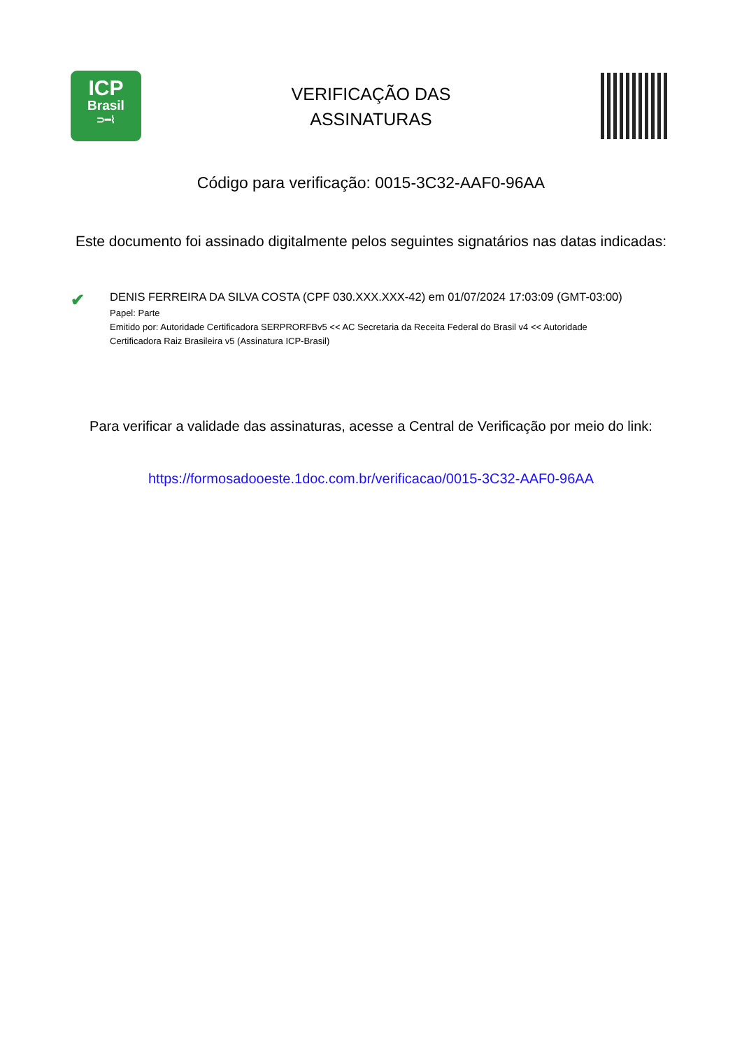ICP
Brasil
⊃━⌇
VERIFICAÇÃO DAS
ASSINATURAS
Código para verificação: 0015-3C32-AAF0-96AA
Este documento foi assinado digitalmente pelos seguintes signatários nas datas indicadas:
✔
DENIS FERREIRA DA SILVA COSTA (CPF 030.XXX.XXX-42) em 01/07/2024 17:03:09 (GMT-03:00)
Papel: Parte
Emitido por: Autoridade Certificadora SERPRORFBv5 << AC Secretaria da Receita Federal do Brasil v4 << Autoridade Certificadora Raiz Brasileira v5 (Assinatura ICP-Brasil)
Para verificar a validade das assinaturas, acesse a Central de Verificação por meio do link:
https://formosadooeste.1doc.com.br/verificacao/0015-3C32-AAF0-96AA